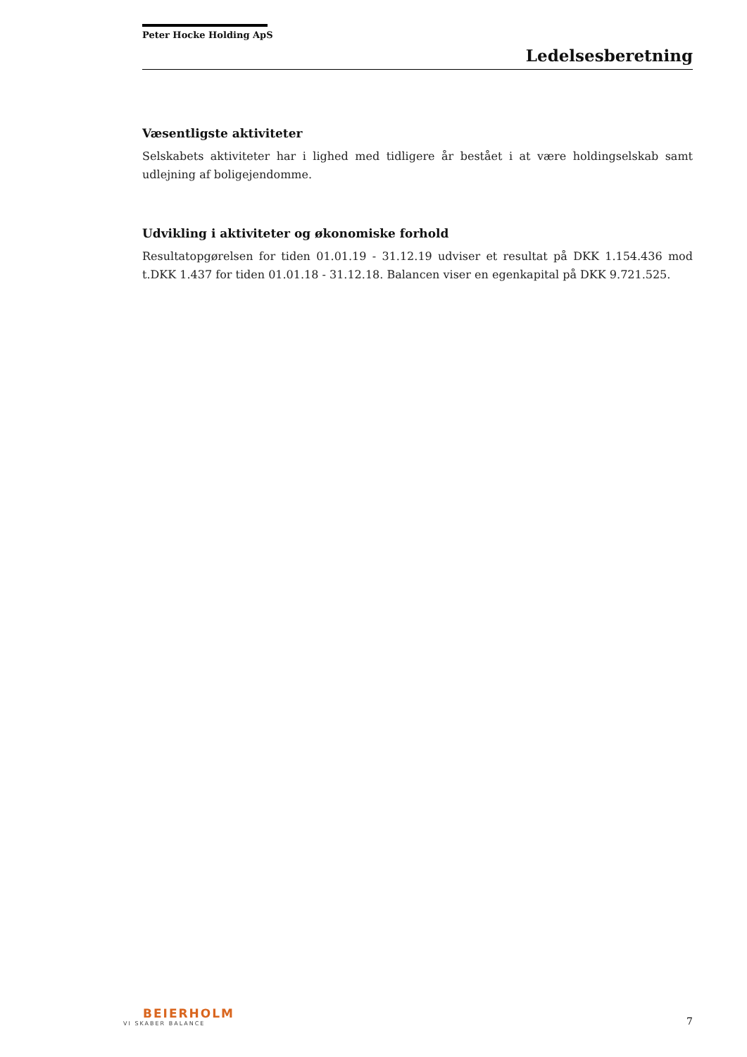Peter Hocke Holding ApS
Ledelsesberetning
Væsentligste aktiviteter
Selskabets aktiviteter har i lighed med tidligere år bestået i at være holdingselskab samt udlejning af boligejendomme.
Udvikling i aktiviteter og økonomiske forhold
Resultatopgørelsen for tiden 01.01.19 - 31.12.19 udviser et resultat på DKK 1.154.436 mod t.DKK 1.437 for tiden 01.01.18 - 31.12.18. Balancen viser en egenkapital på DKK 9.721.525.
BEIERHOLM
VI SKABER BALANCE
7